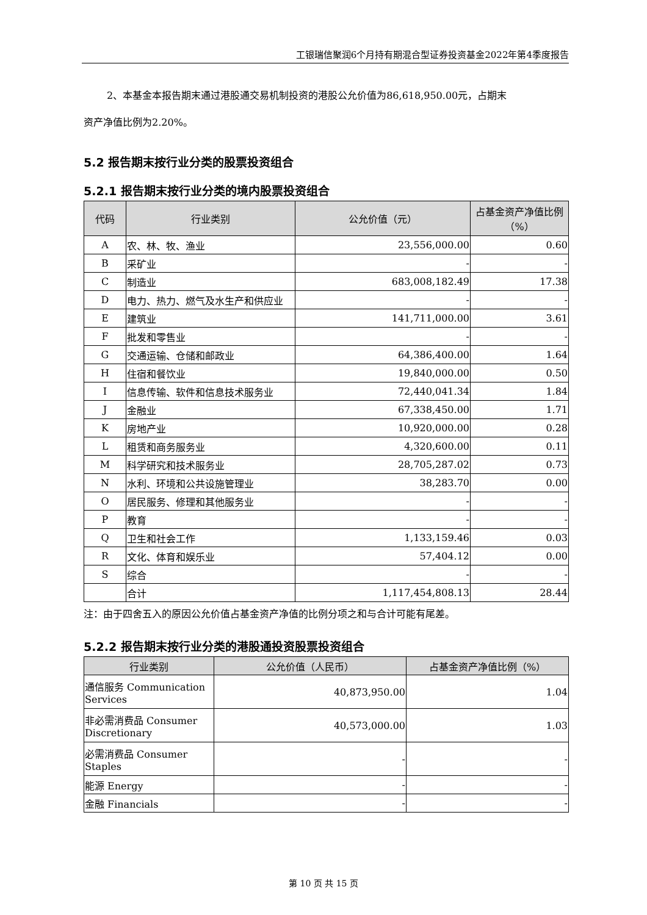工银瑞信聚润6个月持有期混合型证券投资基金2022年第4季度报告
2、本基金本报告期末通过港股通交易机制投资的港股公允价值为86,618,950.00元，占期末
资产净值比例为2.20%。
5.2 报告期末按行业分类的股票投资组合
5.2.1 报告期末按行业分类的境内股票投资组合
| 代码 | 行业类别 | 公允价值（元） | 占基金资产净值比例（%） |
| --- | --- | --- | --- |
| A | 农、林、牧、渔业 | 23,556,000.00 | 0.60 |
| B | 采矿业 | - | - |
| C | 制造业 | 683,008,182.49 | 17.38 |
| D | 电力、热力、燃气及水生产和供应业 | - | - |
| E | 建筑业 | 141,711,000.00 | 3.61 |
| F | 批发和零售业 | - | - |
| G | 交通运输、仓储和邮政业 | 64,386,400.00 | 1.64 |
| H | 住宿和餐饮业 | 19,840,000.00 | 0.50 |
| I | 信息传输、软件和信息技术服务业 | 72,440,041.34 | 1.84 |
| J | 金融业 | 67,338,450.00 | 1.71 |
| K | 房地产业 | 10,920,000.00 | 0.28 |
| L | 租赁和商务服务业 | 4,320,600.00 | 0.11 |
| M | 科学研究和技术服务业 | 28,705,287.02 | 0.73 |
| N | 水利、环境和公共设施管理业 | 38,283.70 | 0.00 |
| O | 居民服务、修理和其他服务业 | - | - |
| P | 教育 | - | - |
| Q | 卫生和社会工作 | 1,133,159.46 | 0.03 |
| R | 文化、体育和娱乐业 | 57,404.12 | 0.00 |
| S | 综合 | - | - |
| | 合计 | 1,117,454,808.13 | 28.44 |
注：由于四舍五入的原因公允价值占基金资产净值的比例分项之和与合计可能有尾差。
5.2.2 报告期末按行业分类的港股通投资股票投资组合
| 行业类别 | 公允价值（人民币） | 占基金资产净值比例（%） |
| --- | --- | --- |
| 通信服务 Communication Services | 40,873,950.00 | 1.04 |
| 非必需消费品 Consumer Discretionary | 40,573,000.00 | 1.03 |
| 必需消费品 Consumer Staples | - | - |
| 能源 Energy | - | - |
| 金融 Financials | - | - |
第 10 页 共 15 页